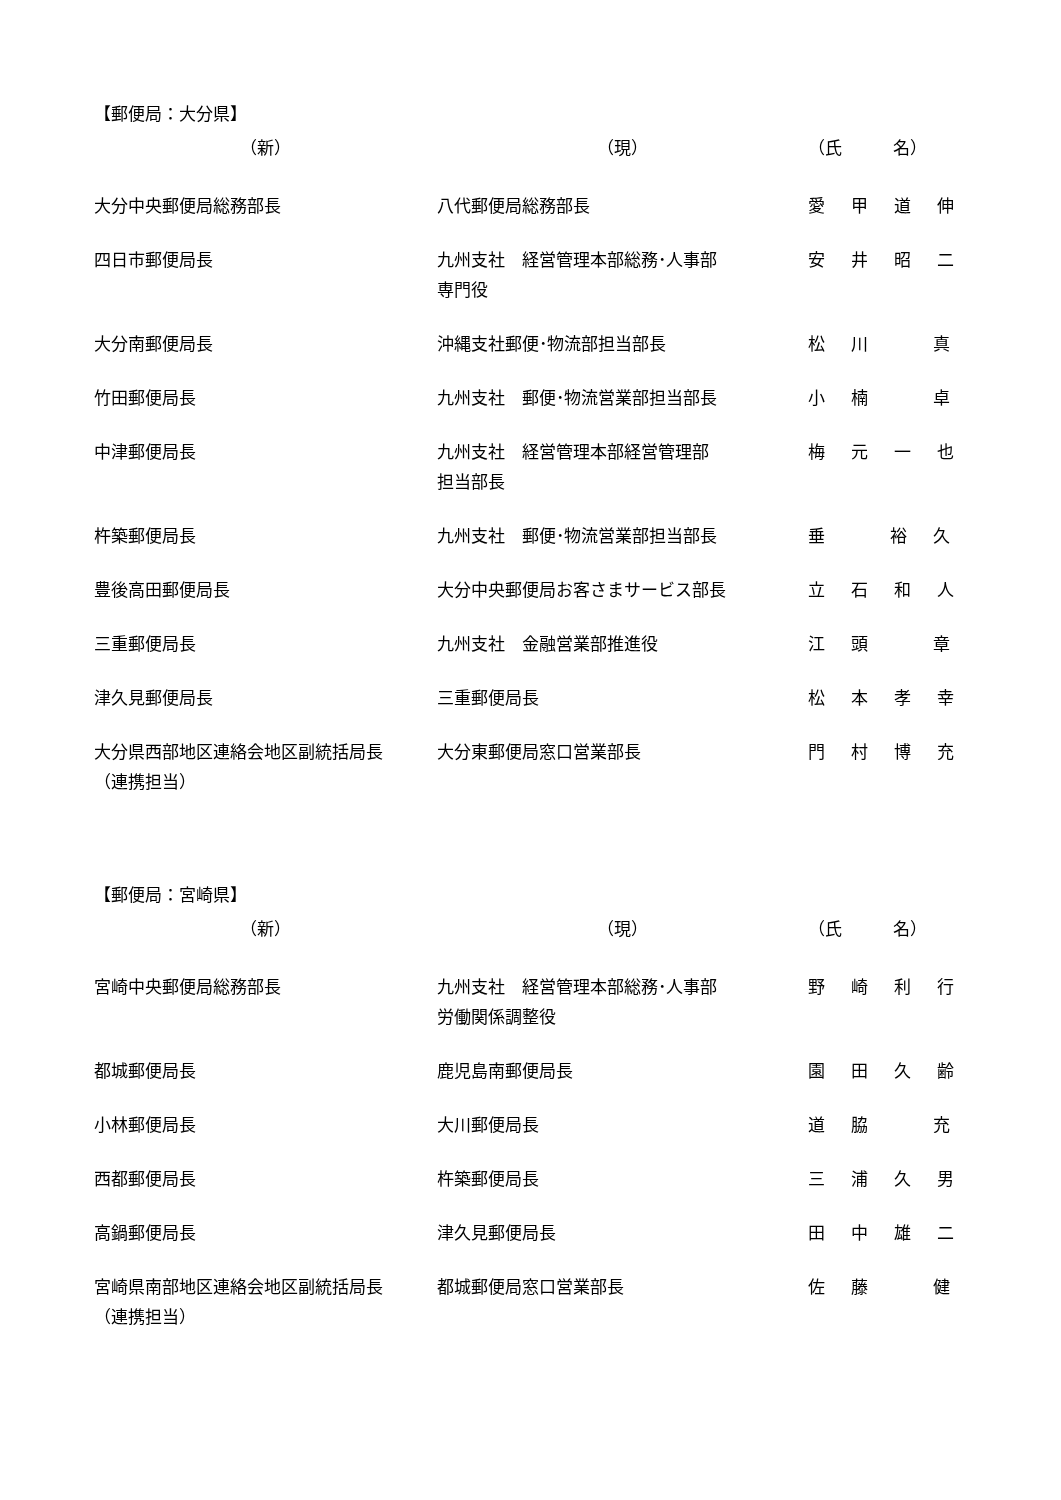【郵便局：大分県】
| （新） | （現） | （氏 名） |
| --- | --- | --- |
| 大分中央郵便局総務部長 | 八代郵便局総務部長 | 愛 甲 道 伸 |
| 四日市郵便局長 | 九州支社 経営管理本部総務･人事部 専門役 | 安 井 昭 二 |
| 大分南郵便局長 | 沖縄支社郵便･物流部担当部長 | 松 川 真 |
| 竹田郵便局長 | 九州支社 郵便･物流営業部担当部長 | 小 楠 卓 |
| 中津郵便局長 | 九州支社 経営管理本部経営管理部 担当部長 | 梅 元 一 也 |
| 杵築郵便局長 | 九州支社 郵便･物流営業部担当部長 | 垂 裕 久 |
| 豊後高田郵便局長 | 大分中央郵便局お客さまサービス部長 | 立 石 和 人 |
| 三重郵便局長 | 九州支社 金融営業部推進役 | 江 頭 章 |
| 津久見郵便局長 | 三重郵便局長 | 松 本 孝 幸 |
| 大分県西部地区連絡会地区副統括局長 （連携担当） | 大分東郵便局窓口営業部長 | 門 村 博 充 |
【郵便局：宮崎県】
| （新） | （現） | （氏 名） |
| --- | --- | --- |
| 宮崎中央郵便局総務部長 | 九州支社 経営管理本部総務･人事部 労働関係調整役 | 野 崎 利 行 |
| 都城郵便局長 | 鹿児島南郵便局長 | 園 田 久 齢 |
| 小林郵便局長 | 大川郵便局長 | 道 脇 充 |
| 西都郵便局長 | 杵築郵便局長 | 三 浦 久 男 |
| 高鍋郵便局長 | 津久見郵便局長 | 田 中 雄 二 |
| 宮崎県南部地区連絡会地区副統括局長 （連携担当） | 都城郵便局窓口営業部長 | 佐 藤 健 |